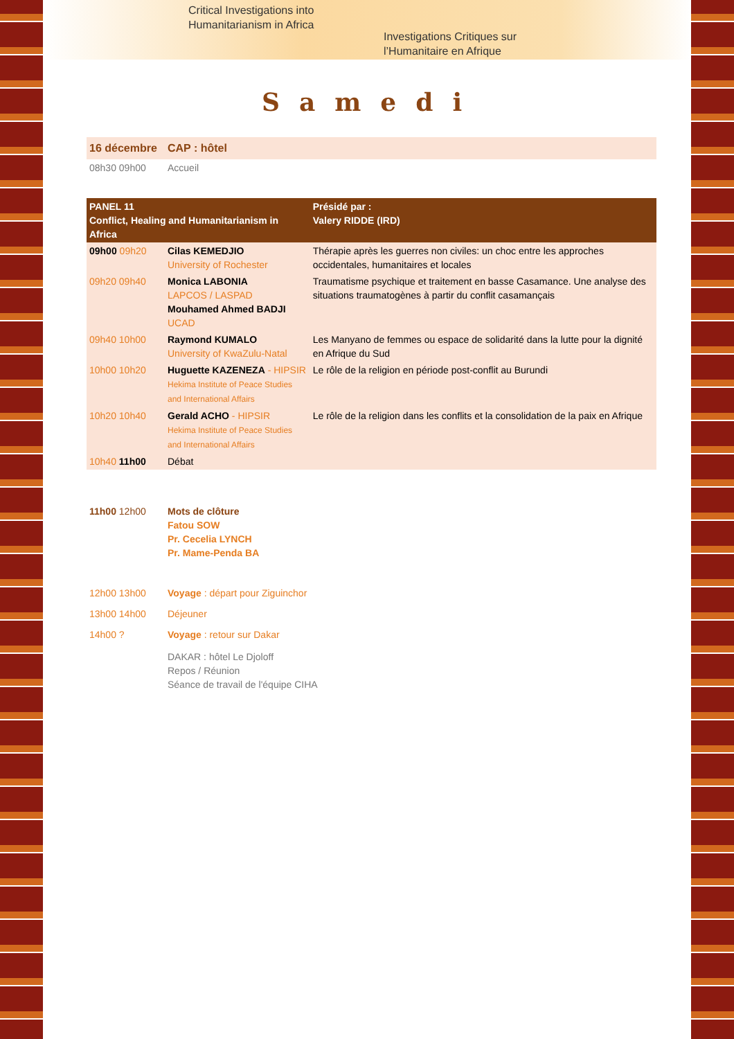Critical Investigations into
Humanitarianism in Africa
Investigations Critiques sur
l’Humanitaire en Afrique
Samedi
| 16 décembre | CAP : hôtel |
| 08h30 09h00 | Accueil |
| PANEL 11 Conflict, Healing and Humanitarianism in Africa | | Présidé par : Valery RIDDE (IRD) |
| --- | --- | --- |
| 09h00 09h20 | Cilas KEMEDJIO University of Rochester | Thérapie après les guerres non civiles: un choc entre les approches occidentales, humanitaires et locales |
| 09h20 09h40 | Monica LABONIA LAPCOS / LASPAD Mouhamed Ahmed BADJI UCAD | Traumatisme psychique et traitement en basse Casamance. Une analyse des situations traumatogènes à partir du conflit casamançais |
| 09h40 10h00 | Raymond KUMALO University of KwaZulu-Natal | Les Manyano de femmes ou espace de solidarité dans la lutte pour la dignité en Afrique du Sud |
| 10h00 10h20 | Huguette KAZENEZA - HIPSIR Hekima Institute of Peace Studies and International Affairs | Le rôle de la religion en période post-conflit au Burundi |
| 10h20 10h40 | Gerald ACHO - HIPSIR Hekima Institute of Peace Studies and International Affairs | Le rôle de la religion dans les conflits et la consolidation de la paix en Afrique |
| 10h40 11h00 | Débat | |
| 11h00 12h00 | Mots de clôture Fatou SOW Pr. Cecelia LYNCH Pr. Mame-Penda BA |
| 12h00 13h00 | Voyage : départ pour Ziguinchor |
| 13h00 14h00 | Déjeuner |
| 14h00 ? | Voyage : retour sur Dakar |
| | DAKAR : hôtel Le Djoloff Repos / Réunion Séance de travail de l'équipe CIHA |